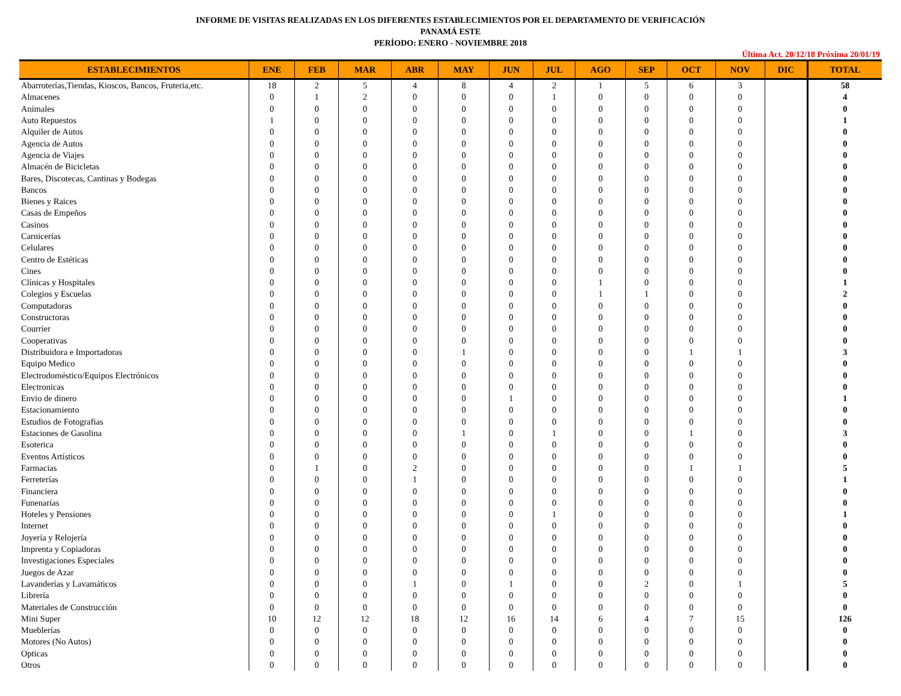INFORME DE VISITAS REALIZADAS EN LOS DIFERENTES ESTABLECIMIENTOS POR EL DEPARTAMENTO DE VERIFICACIÓN
PANAMÁ ESTE
PERÍODO: ENERO - NOVIEMBRE 2018
Última Act. 20/12/18 Próxima 20/01/19
| ESTABLECIMIENTOS | ENE | FEB | MAR | ABR | MAY | JUN | JUL | AGO | SEP | OCT | NOV | DIC | TOTAL |
| --- | --- | --- | --- | --- | --- | --- | --- | --- | --- | --- | --- | --- | --- |
| Abarroterías,Tiendas, Kioscos, Bancos, Fruteria,etc. | 18 | 2 | 5 | 4 | 8 | 4 | 2 | 1 | 5 | 6 | 3 | | 58 |
| Almacenes | 0 | 1 | 2 | 0 | 0 | 0 | 1 | 0 | 0 | 0 | 0 | | 4 |
| Animales | 0 | 0 | 0 | 0 | 0 | 0 | 0 | 0 | 0 | 0 | 0 | | 0 |
| Auto Repuestos | 1 | 0 | 0 | 0 | 0 | 0 | 0 | 0 | 0 | 0 | 0 | | 1 |
| Alquiler de Autos | 0 | 0 | 0 | 0 | 0 | 0 | 0 | 0 | 0 | 0 | 0 | | 0 |
| Agencia de Autos | 0 | 0 | 0 | 0 | 0 | 0 | 0 | 0 | 0 | 0 | 0 | | 0 |
| Agencia de Viajes | 0 | 0 | 0 | 0 | 0 | 0 | 0 | 0 | 0 | 0 | 0 | | 0 |
| Almacén de Bicicletas | 0 | 0 | 0 | 0 | 0 | 0 | 0 | 0 | 0 | 0 | 0 | | 0 |
| Bares, Discotecas, Cantinas y Bodegas | 0 | 0 | 0 | 0 | 0 | 0 | 0 | 0 | 0 | 0 | 0 | | 0 |
| Bancos | 0 | 0 | 0 | 0 | 0 | 0 | 0 | 0 | 0 | 0 | 0 | | 0 |
| Bienes y Raices | 0 | 0 | 0 | 0 | 0 | 0 | 0 | 0 | 0 | 0 | 0 | | 0 |
| Casas de Empeños | 0 | 0 | 0 | 0 | 0 | 0 | 0 | 0 | 0 | 0 | 0 | | 0 |
| Casinos | 0 | 0 | 0 | 0 | 0 | 0 | 0 | 0 | 0 | 0 | 0 | | 0 |
| Carnicerías | 0 | 0 | 0 | 0 | 0 | 0 | 0 | 0 | 0 | 0 | 0 | | 0 |
| Celulares | 0 | 0 | 0 | 0 | 0 | 0 | 0 | 0 | 0 | 0 | 0 | | 0 |
| Centro de Estéticas | 0 | 0 | 0 | 0 | 0 | 0 | 0 | 0 | 0 | 0 | 0 | | 0 |
| Cines | 0 | 0 | 0 | 0 | 0 | 0 | 0 | 0 | 0 | 0 | 0 | | 0 |
| Clínicas y Hospitales | 0 | 0 | 0 | 0 | 0 | 0 | 0 | 1 | 0 | 0 | 0 | | 1 |
| Colegios y Escuelas | 0 | 0 | 0 | 0 | 0 | 0 | 0 | 1 | 1 | 0 | 0 | | 2 |
| Computadoras | 0 | 0 | 0 | 0 | 0 | 0 | 0 | 0 | 0 | 0 | 0 | | 0 |
| Constructoras | 0 | 0 | 0 | 0 | 0 | 0 | 0 | 0 | 0 | 0 | 0 | | 0 |
| Courrier | 0 | 0 | 0 | 0 | 0 | 0 | 0 | 0 | 0 | 0 | 0 | | 0 |
| Cooperativas | 0 | 0 | 0 | 0 | 0 | 0 | 0 | 0 | 0 | 0 | 0 | | 0 |
| Distribuidora e Importadoras | 0 | 0 | 0 | 0 | 1 | 0 | 0 | 0 | 0 | 1 | 1 | | 3 |
| Equipo Medico | 0 | 0 | 0 | 0 | 0 | 0 | 0 | 0 | 0 | 0 | 0 | | 0 |
| Electrodoméstico/Equipos Electrónicos | 0 | 0 | 0 | 0 | 0 | 0 | 0 | 0 | 0 | 0 | 0 | | 0 |
| Electronicas | 0 | 0 | 0 | 0 | 0 | 0 | 0 | 0 | 0 | 0 | 0 | | 0 |
| Envio de dinero | 0 | 0 | 0 | 0 | 0 | 1 | 0 | 0 | 0 | 0 | 0 | | 1 |
| Estacionamiento | 0 | 0 | 0 | 0 | 0 | 0 | 0 | 0 | 0 | 0 | 0 | | 0 |
| Estudios de Fotografias | 0 | 0 | 0 | 0 | 0 | 0 | 0 | 0 | 0 | 0 | 0 | | 0 |
| Estaciones de Gasolina | 0 | 0 | 0 | 0 | 1 | 0 | 1 | 0 | 0 | 1 | 0 | | 3 |
| Esoterica | 0 | 0 | 0 | 0 | 0 | 0 | 0 | 0 | 0 | 0 | 0 | | 0 |
| Eventos Artísticos | 0 | 0 | 0 | 0 | 0 | 0 | 0 | 0 | 0 | 0 | 0 | | 0 |
| Farmacias | 0 | 1 | 0 | 2 | 0 | 0 | 0 | 0 | 0 | 1 | 1 | | 5 |
| Ferreterías | 0 | 0 | 0 | 1 | 0 | 0 | 0 | 0 | 0 | 0 | 0 | | 1 |
| Financiera | 0 | 0 | 0 | 0 | 0 | 0 | 0 | 0 | 0 | 0 | 0 | | 0 |
| Funenarías | 0 | 0 | 0 | 0 | 0 | 0 | 0 | 0 | 0 | 0 | 0 | | 0 |
| Hoteles y Pensiones | 0 | 0 | 0 | 0 | 0 | 0 | 1 | 0 | 0 | 0 | 0 | | 1 |
| Internet | 0 | 0 | 0 | 0 | 0 | 0 | 0 | 0 | 0 | 0 | 0 | | 0 |
| Joyería y Relojería | 0 | 0 | 0 | 0 | 0 | 0 | 0 | 0 | 0 | 0 | 0 | | 0 |
| Imprenta y Copiadoras | 0 | 0 | 0 | 0 | 0 | 0 | 0 | 0 | 0 | 0 | 0 | | 0 |
| Investigaciones Especiales | 0 | 0 | 0 | 0 | 0 | 0 | 0 | 0 | 0 | 0 | 0 | | 0 |
| Juegos de Azar | 0 | 0 | 0 | 0 | 0 | 0 | 0 | 0 | 0 | 0 | 0 | | 0 |
| Lavanderías y Lavamáticos | 0 | 0 | 0 | 1 | 0 | 1 | 0 | 0 | 2 | 0 | 1 | | 5 |
| Librería | 0 | 0 | 0 | 0 | 0 | 0 | 0 | 0 | 0 | 0 | 0 | | 0 |
| Materiales de Construcción | 0 | 0 | 0 | 0 | 0 | 0 | 0 | 0 | 0 | 0 | 0 | | 0 |
| Mini Super | 10 | 12 | 12 | 18 | 12 | 16 | 14 | 6 | 4 | 7 | 15 | | 126 |
| Mueblerías | 0 | 0 | 0 | 0 | 0 | 0 | 0 | 0 | 0 | 0 | 0 | | 0 |
| Motores (No Autos) | 0 | 0 | 0 | 0 | 0 | 0 | 0 | 0 | 0 | 0 | 0 | | 0 |
| Opticas | 0 | 0 | 0 | 0 | 0 | 0 | 0 | 0 | 0 | 0 | 0 | | 0 |
| Otros | 0 | 0 | 0 | 0 | 0 | 0 | 0 | 0 | 0 | 0 | 0 | | 0 |